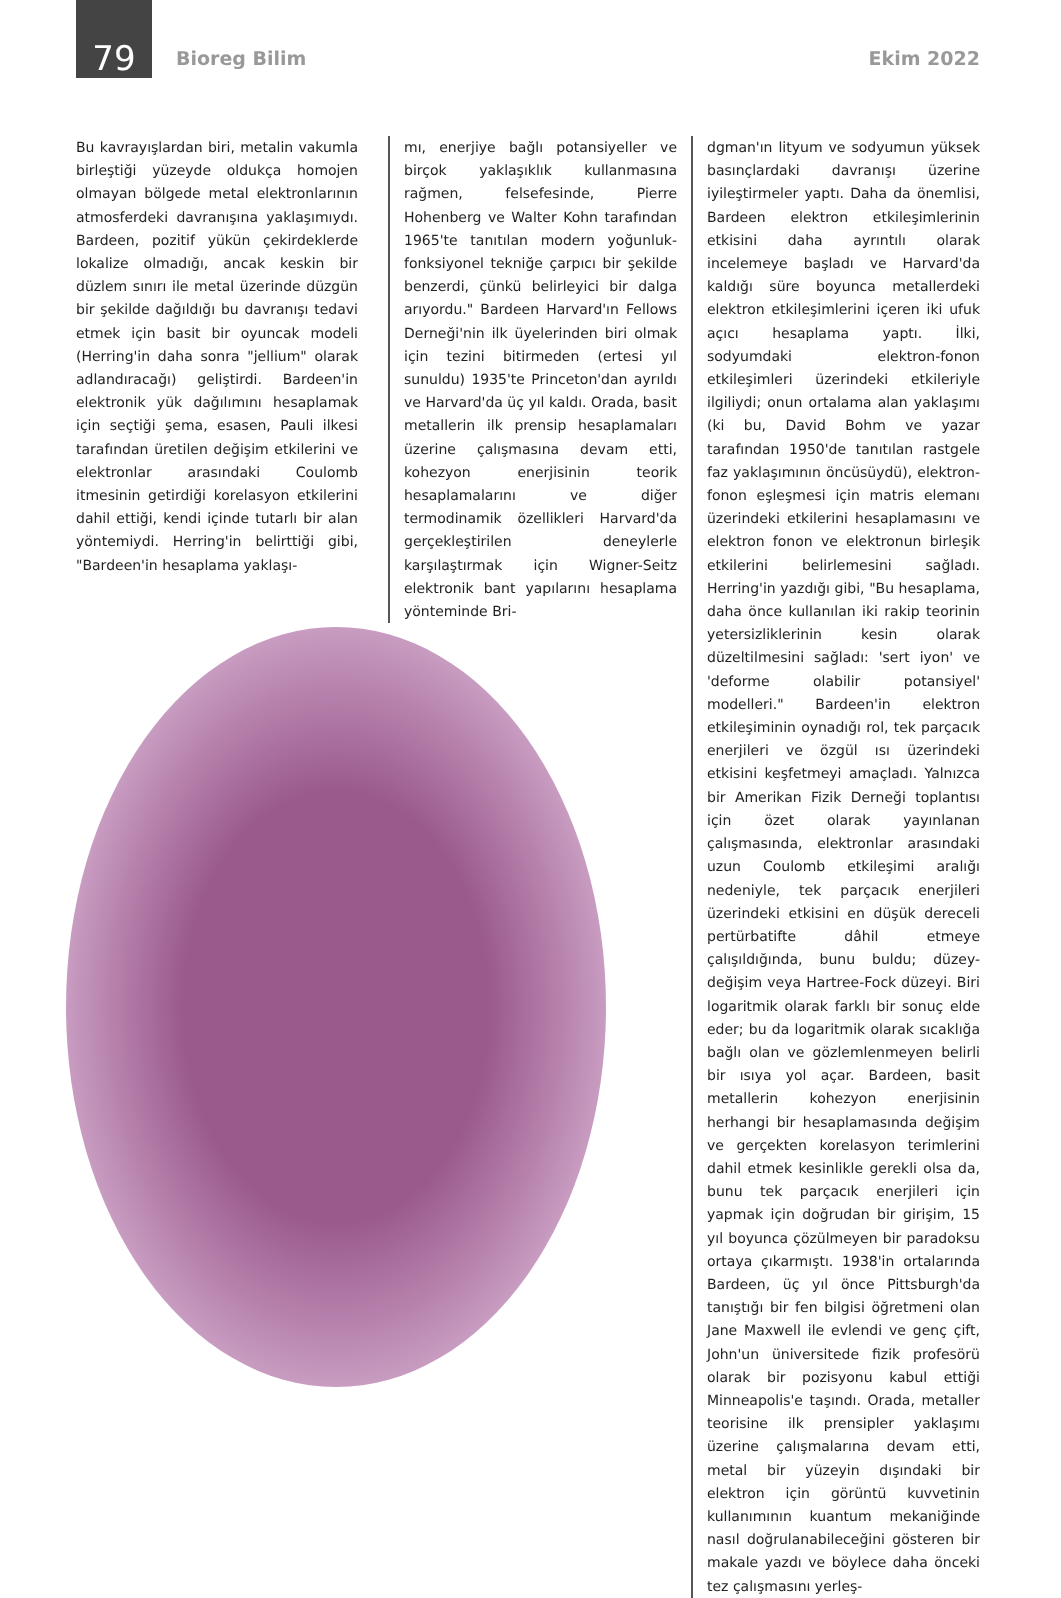79
Bioreg Bilim Ekim 2022
Bu kavrayışlardan biri, metalin vakumla birleştiği yüzeyde oldukça homojen olmayan bölgede metal elektronlarının atmosferdeki davranışına yaklaşımıydı. Bardeen, pozitif yükün çekirdeklerde lokalize olmadığı, ancak keskin bir düzlem sınırı ile metal üzerinde düzgün bir şekilde dağıldığı bu davranışı tedavi etmek için basit bir oyuncak modeli (Herring'in daha sonra "jellium" olarak adlandıracağı) geliştirdi. Bardeen'in elektronik yük dağılımını hesaplamak için seçtiği şema, esasen, Pauli ilkesi tarafından üretilen değişim etkilerini ve elektronlar arasındaki Coulomb itmesinin getirdiği korelasyon etkilerini dahil ettiği, kendi içinde tutarlı bir alan yöntemiydi. Herring'in belirttiği gibi, "Bardeen'in hesaplama yaklaşı-
mı, enerjiye bağlı potansiyeller ve birçok yaklaşıklık kullanmasına rağmen, felsefesinde, Pierre Hohenberg ve Walter Kohn tarafından 1965'te tanıtılan modern yoğunluk-fonksiyonel tekniğe çarpıcı bir şekilde benzerdi, çünkü belirleyici bir dalga arıyordu." Bardeen Harvard'ın Fellows Derneği'nin ilk üyelerinden biri olmak için tezini bitirmeden (ertesi yıl sunuldu) 1935'te Princeton'dan ayrıldı ve Harvard'da üç yıl kaldı. Orada, basit metallerin ilk prensip hesaplamaları üzerine çalışmasına devam etti, kohezyon enerjisinin teorik hesaplamalarını ve diğer termodinamik özellikleri Harvard'da gerçekleştirilen deneylerle karşılaştırmak için Wigner-Seitz elektronik bant yapılarını hesaplama yönteminde Bri-
dgman'ın lityum ve sodyumun yüksek basınçlardaki davranışı üzerine iyileştirmeler yaptı. Daha da önemlisi, Bardeen elektron etkileşimlerinin etkisini daha ayrıntılı olarak incelemeye başladı ve Harvard'da kaldığı süre boyunca metallerdeki elektron etkileşimlerini içeren iki ufuk açıcı hesaplama yaptı. İlki, sodyumdaki elektron-fonon etkileşimleri üzerindeki etkileriyle ilgiliydi; onun ortalama alan yaklaşımı (ki bu, David Bohm ve yazar tarafından 1950'de tanıtılan rastgele faz yaklaşımının öncüsüydü), elektron-fonon eşleşmesi için matris elemanı üzerindeki etkilerini hesaplamasını ve elektron fonon ve elektronun birleşik etkilerini belirlemesini sağladı. Herring'in yazdığı gibi, "Bu hesaplama, daha önce kullanılan iki rakip teorinin yetersizliklerinin kesin olarak düzeltilmesini sağladı: 'sert iyon' ve 'deforme olabilir potansiyel' modelleri." Bardeen'in elektron etkileşiminin oynadığı rol, tek parçacık enerjileri ve özgül ısı üzerindeki etkisini keşfetmeyi amaçladı. Yalnızca bir Amerikan Fizik Derneği toplantısı için özet olarak yayınlanan çalışmasında, elektronlar arasındaki uzun Coulomb etkileşimi aralığı nedeniyle, tek parçacık enerjileri üzerindeki etkisini en düşük dereceli pertürbatifte dâhil etmeye çalışıldığında, bunu buldu; düzey-değişim veya Hartree-Fock düzeyi. Biri logaritmik olarak farklı bir sonuç elde eder; bu da logaritmik olarak sıcaklığa bağlı olan ve gözlemlenmeyen belirli bir ısıya yol açar. Bardeen, basit metallerin kohezyon enerjisinin herhangi bir hesaplamasında değişim ve gerçekten korelasyon terimlerini dahil etmek kesinlikle gerekli olsa da, bunu tek parçacık enerjileri için yapmak için doğrudan bir girişim, 15 yıl boyunca çözülmeyen bir paradoksu ortaya çıkarmıştı. 1938'in ortalarında Bardeen, üç yıl önce Pittsburgh'da tanıştığı bir fen bilgisi öğretmeni olan Jane Maxwell ile evlendi ve genç çift, John'un üniversitede fizik profesörü olarak bir pozisyonu kabul ettiği Minneapolis'e taşındı. Orada, metaller teorisine ilk prensipler yaklaşımı üzerine çalışmalarına devam etti, metal bir yüzeyin dışındaki bir elektron için görüntü kuvvetinin kullanımının kuantum mekaniğinde nasıl doğrulanabileceğini gösteren bir makale yazdı ve böylece daha önceki tez çalışmasını yerleş-